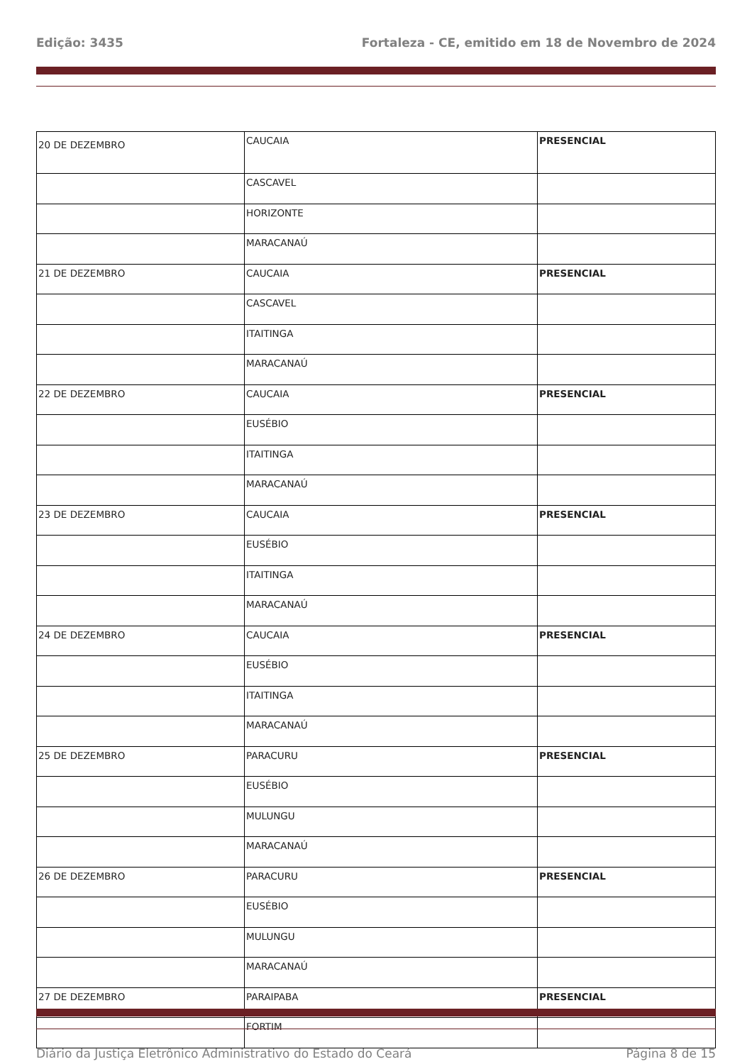Edição: 3435 Fortaleza - CE, emitido em 18 de Novembro de 2024
| 20 DE DEZEMBRO | CAUCAIA | PRESENCIAL |
| | CASCAVEL | |
| | HORIZONTE | |
| | MARACANAÚ | |
| 21 DE DEZEMBRO | CAUCAIA | PRESENCIAL |
| | CASCAVEL | |
| | ITAITINGA | |
| | MARACANAÚ | |
| 22 DE DEZEMBRO | CAUCAIA | PRESENCIAL |
| | EUSÉBIO | |
| | ITAITINGA | |
| | MARACANAÚ | |
| 23 DE DEZEMBRO | CAUCAIA | PRESENCIAL |
| | EUSÉBIO | |
| | ITAITINGA | |
| | MARACANAÚ | |
| 24 DE DEZEMBRO | CAUCAIA | PRESENCIAL |
| | EUSÉBIO | |
| | ITAITINGA | |
| | MARACANAÚ | |
| 25 DE DEZEMBRO | PARACURU | PRESENCIAL |
| | EUSÉBIO | |
| | MULUNGU | |
| | MARACANAÚ | |
| 26 DE DEZEMBRO | PARACURU | PRESENCIAL |
| | EUSÉBIO | |
| | MULUNGU | |
| | MARACANAÚ | |
| 27 DE DEZEMBRO | PARAIPABA | PRESENCIAL |
| | FORTIM | |
Diário da Justiça Eletrônico Administrativo do Estado do Ceará Página 8 de 15